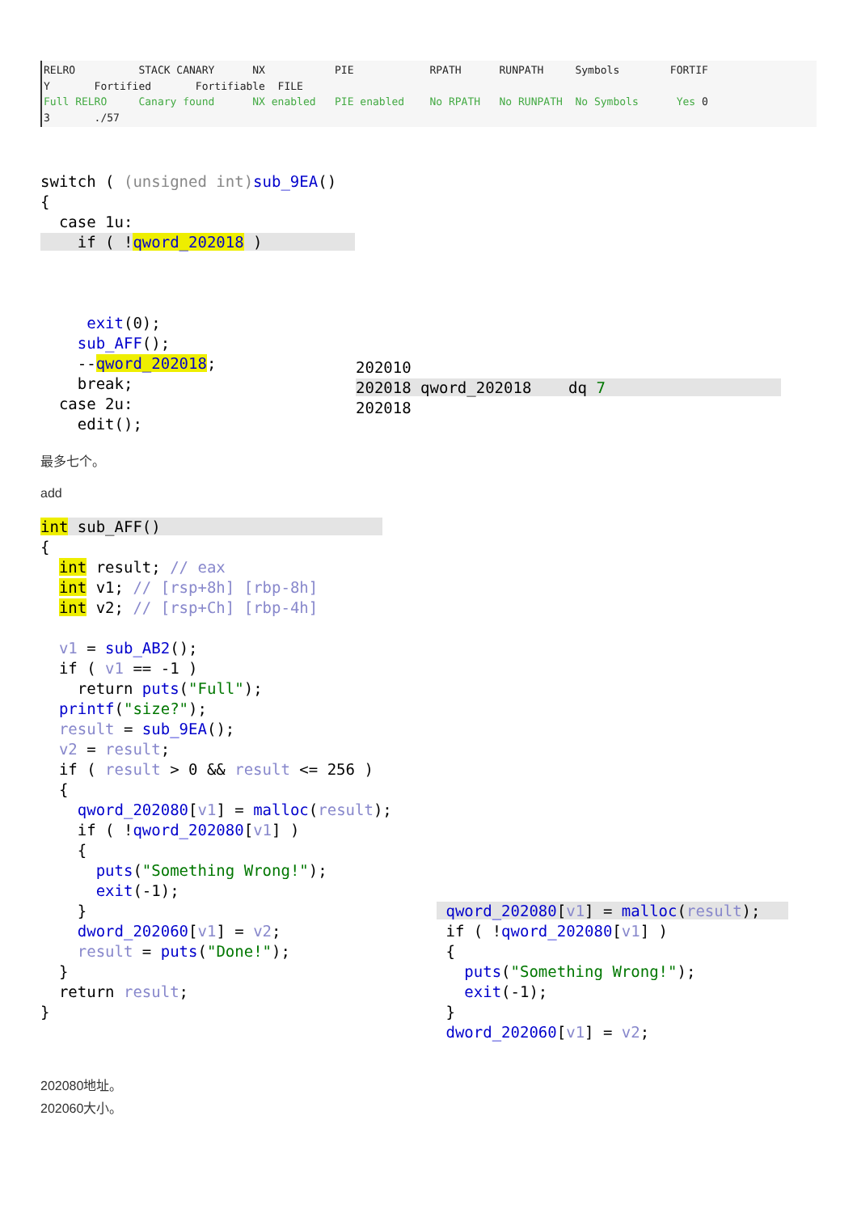RELRO          STACK CANARY      NX           PIE            RPATH      RUNPATH     Symbols        FORTIF
Y       Fortified       Fortifiable  FILE
Full RELRO     Canary found      NX enabled   PIE enabled    No RPATH   No RUNPATH  No Symbols      Yes 0
3       ./57
switch ( (unsigned int) sub_9EA()
{
  case 1u:
    if ( !qword_202018 )          



     exit(0);
    sub_AFF();
    --qword_202018;
    break;
  case 2u:
    edit();
202010
202018 qword_202018    dq 7                   
202018
最多七个。
add
int sub_AFF()                        
{
  int result; // eax
  int v1; // [rsp+8h] [rbp-8h]
  int v2; // [rsp+Ch] [rbp-4h]

  v1 = sub_AB2();
  if ( v1 == -1 )
    return puts("Full");
  printf("size?");
  result = sub_9EA();
  v2 = result;
  if ( result > 0 && result <= 256 )
  {
    qword_202080[v1] = malloc(result);
    if ( !qword_202080[v1] )
    {
      puts("Something Wrong!");
      exit(-1);
    }
    dword_202060[v1] = v2;
    result = puts("Done!");
  }
  return result;
}
 qword_202080[v1] = malloc(result);   
 if ( !qword_202080[v1] )
 {
   puts("Something Wrong!");
   exit(-1);
 }
 dword_202060[v1] = v2;
202080地址。
202060大小。